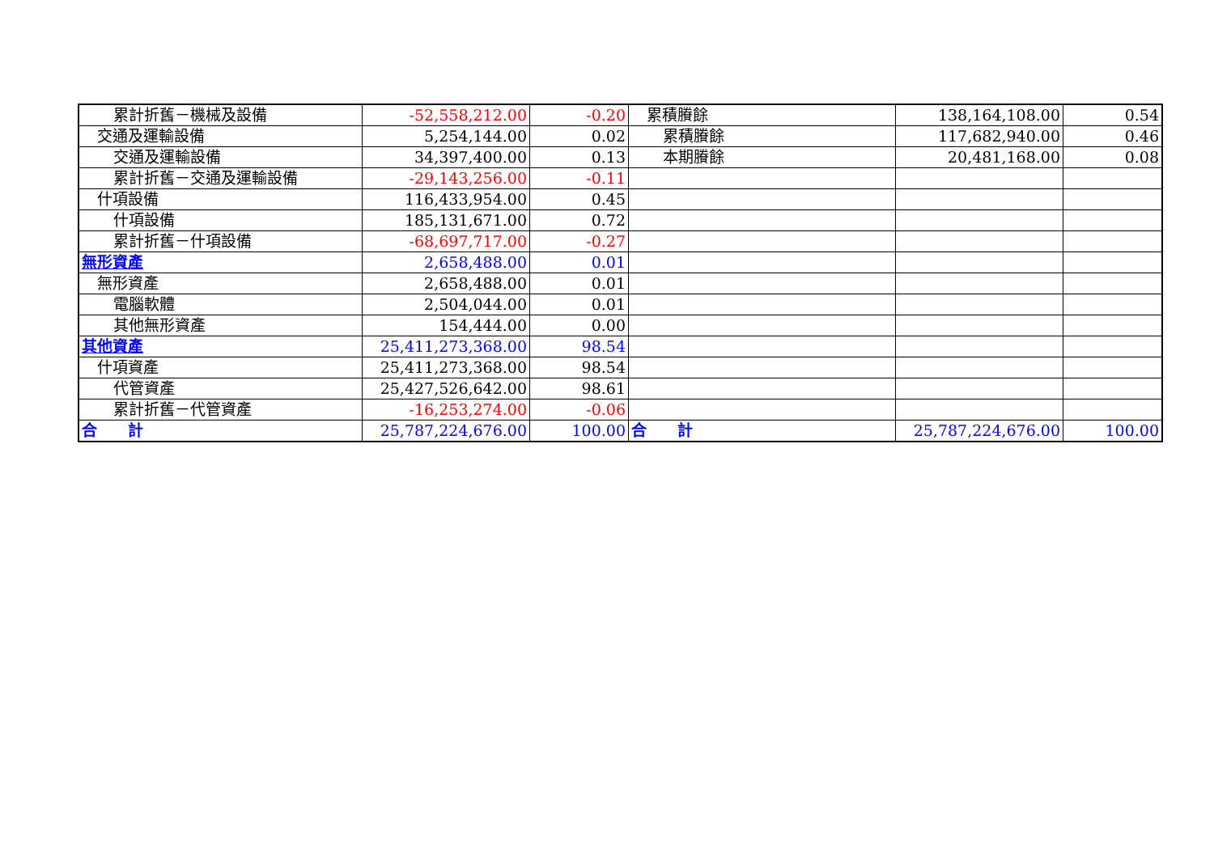| 累計折舊－機械及設備 | -52,558,212.00 | -0.20 | 累積賸餘 | 138,164,108.00 | 0.54 |
| 交通及運輸設備 | 5,254,144.00 | 0.02 | 累積賸餘 | 117,682,940.00 | 0.46 |
| 交通及運輸設備 | 34,397,400.00 | 0.13 | 本期賸餘 | 20,481,168.00 | 0.08 |
| 累計折舊－交通及運輸設備 | -29,143,256.00 | -0.11 | | | |
| 什項設備 | 116,433,954.00 | 0.45 | | | |
| 什項設備 | 185,131,671.00 | 0.72 | | | |
| 累計折舊－什項設備 | -68,697,717.00 | -0.27 | | | |
| 無形資產 | 2,658,488.00 | 0.01 | | | |
| 無形資產 | 2,658,488.00 | 0.01 | | | |
| 電腦軟體 | 2,504,044.00 | 0.01 | | | |
| 其他無形資產 | 154,444.00 | 0.00 | | | |
| 其他資產 | 25,411,273,368.00 | 98.54 | | | |
| 什項資產 | 25,411,273,368.00 | 98.54 | | | |
| 代管資產 | 25,427,526,642.00 | 98.61 | | | |
| 累計折舊－代管資產 | -16,253,274.00 | -0.06 | | | |
| 合 計 | 25,787,224,676.00 | 100.00 | 合 計 | 25,787,224,676.00 | 100.00 |